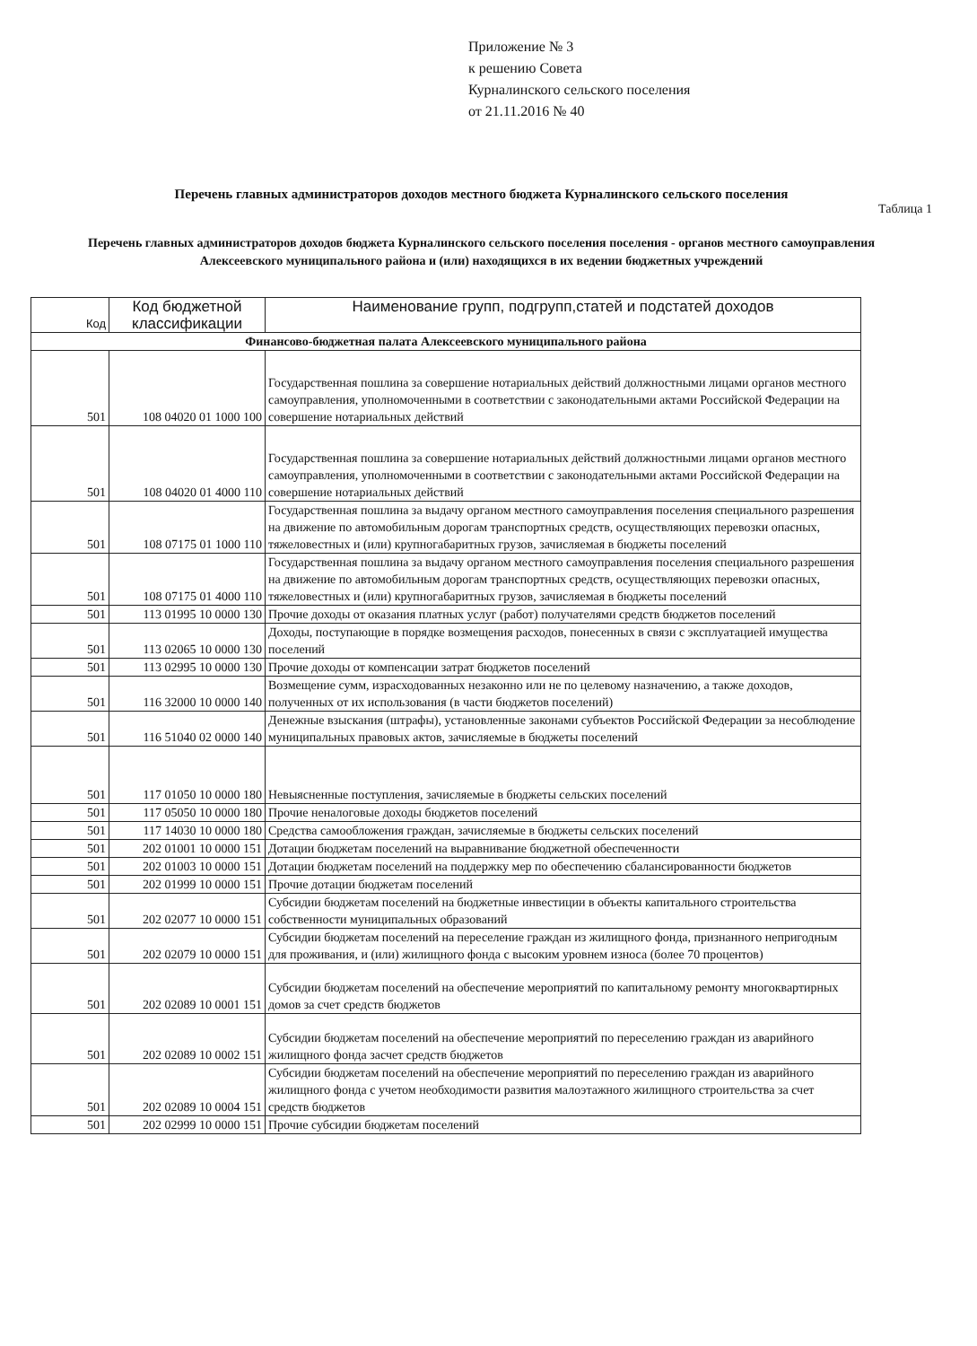Приложение № 3
к решению Совета
Курналинского сельского поселения
от 21.11.2016 № 40
Перечень главных администраторов доходов местного бюджета Курналинского сельского поселения
Таблица 1
Перечень главных администраторов доходов бюджета Курналинского сельского поселения поселения - органов местного самоуправления Алексеевского муниципального района и (или) находящихся в их ведении бюджетных учреждений
| Код | Код бюджетной классификации | Наименование групп, подгрупп,статей и подстатей доходов |
| --- | --- | --- |
| Финансово-бюджетная палата Алексеевского муниципального района | | |
| 501 | 108 04020 01 1000 100 | Государственная пошлина за совершение нотариальных действий должностными лицами органов местного самоуправления, уполномоченными в соответствии с законодательными актами Российской Федерации на совершение нотариальных действий |
| 501 | 108 04020 01 4000 110 | Государственная пошлина за совершение нотариальных действий должностными лицами органов местного самоуправления, уполномоченными в соответствии с законодательными актами Российской Федерации на совершение нотариальных действий |
| 501 | 108 07175 01 1000 110 | Государственная пошлина за выдачу органом местного самоуправления поселения специального разрешения на движение по автомобильным дорогам транспортных средств, осуществляющих перевозки опасных, тяжеловестных и (или) крупногабаритных грузов, зачисляемая в бюджеты поселений |
| 501 | 108 07175 01 4000 110 | Государственная пошлина за выдачу органом местного самоуправления поселения специального разрешения на движение по автомобильным дорогам транспортных средств, осуществляющих перевозки опасных, тяжеловестных и (или) крупногабаритных грузов, зачисляемая в бюджеты поселений |
| 501 | 113 01995 10 0000 130 | Прочие доходы от оказания платных услуг (работ) получателями средств бюджетов поселений |
| 501 | 113 02065 10 0000 130 | Доходы, поступающие в порядке возмещения расходов, понесенных в связи с эксплуатацией имущества поселений |
| 501 | 113 02995 10 0000 130 | Прочие доходы от компенсации затрат бюджетов поселений |
| 501 | 116 32000 10 0000 140 | Возмещение сумм, израсходованных незаконно или не по целевому назначению, а также доходов, полученных от их использования (в части бюджетов поселений) |
| 501 | 116 51040 02 0000 140 | Денежные взыскания (штрафы), установленные законами субъектов Российской Федерации за несоблюдение муниципальных правовых актов, зачисляемые в бюджеты поселений |
| 501 | 117 01050 10 0000 180 | Невыясненные поступления, зачисляемые в бюджеты сельских поселений |
| 501 | 117 05050 10 0000 180 | Прочие неналоговые доходы бюджетов поселений |
| 501 | 117 14030 10 0000 180 | Средства самообложения граждан, зачисляемые в бюджеты сельских поселений |
| 501 | 202 01001 10 0000 151 | Дотации бюджетам поселений на выравнивание бюджетной обеспеченности |
| 501 | 202 01003 10 0000 151 | Дотации бюджетам поселений на поддержку мер по обеспечению сбалансированности бюджетов |
| 501 | 202 01999 10 0000 151 | Прочие дотации бюджетам поселений |
| 501 | 202 02077 10 0000 151 | Субсидии бюджетам поселений на бюджетные инвестиции в объекты капитального строительства собственности муниципальных образований |
| 501 | 202 02079 10 0000 151 | Субсидии бюджетам поселений на переселение граждан из жилищного фонда, признанного непригодным для проживания, и (или) жилищного фонда с высоким уровнем износа (более 70 процентов) |
| 501 | 202 02089 10 0001 151 | Субсидии бюджетам поселений на обеспечение мероприятий по капитальному ремонту многоквартирных домов за счет средств бюджетов |
| 501 | 202 02089 10 0002 151 | Субсидии бюджетам поселений на обеспечение мероприятий по переселению граждан из аварийного жилищного фонда засчет средств бюджетов |
| 501 | 202 02089 10 0004 151 | Субсидии бюджетам поселений на обеспечение мероприятий по переселению граждан из аварийного жилищного фонда с учетом необходимости развития малоэтажного жилищного строительства за счет средств бюджетов |
| 501 | 202 02999 10 0000 151 | Прочие субсидии бюджетам поселений |